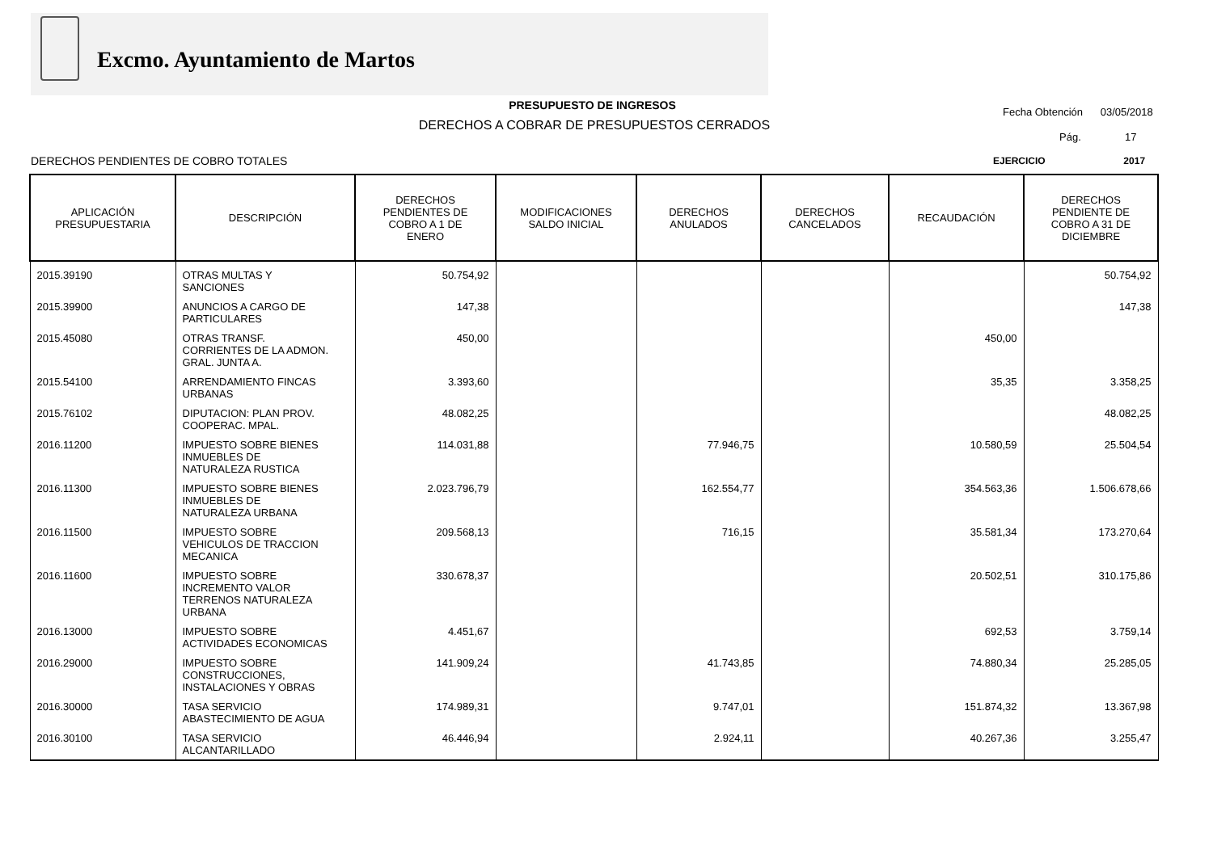Excmo. Ayuntamiento de Martos
PRESUPUESTO DE INGRESOS
DERECHOS A COBRAR DE PRESUPUESTOS CERRADOS
Fecha Obtención 03/05/2018
Pág. 17
DERECHOS PENDIENTES DE COBRO TOTALES
EJERCICIO 2017
| APLICACIÓN PRESUPUESTARIA | DESCRIPCIÓN | DERECHOS PENDIENTES DE COBRO A 1 DE ENERO | MODIFICACIONES SALDO INICIAL | DERECHOS ANULADOS | DERECHOS CANCELADOS | RECAUDACIÓN | DERECHOS PENDIENTE DE COBRO A 31 DE DICIEMBRE |
| --- | --- | --- | --- | --- | --- | --- | --- |
| 2015.39190 | OTRAS MULTAS Y SANCIONES | 50.754,92 | | | | | 50.754,92 |
| 2015.39900 | ANUNCIOS A CARGO DE PARTICULARES | 147,38 | | | | | 147,38 |
| 2015.45080 | OTRAS TRANSF. CORRIENTES DE LA ADMON. GRAL. JUNTA A. | 450,00 | | | | 450,00 | |
| 2015.54100 | ARRENDAMIENTO FINCAS URBANAS | 3.393,60 | | | | 35,35 | 3.358,25 |
| 2015.76102 | DIPUTACION: PLAN PROV. COOPERAC. MPAL. | 48.082,25 | | | | | 48.082,25 |
| 2016.11200 | IMPUESTO SOBRE BIENES INMUEBLES DE NATURALEZA RUSTICA | 114.031,88 | | 77.946,75 | | 10.580,59 | 25.504,54 |
| 2016.11300 | IMPUESTO SOBRE BIENES INMUEBLES DE NATURALEZA URBANA | 2.023.796,79 | | 162.554,77 | | 354.563,36 | 1.506.678,66 |
| 2016.11500 | IMPUESTO SOBRE VEHICULOS DE TRACCION MECANICA | 209.568,13 | | 716,15 | | 35.581,34 | 173.270,64 |
| 2016.11600 | IMPUESTO SOBRE INCREMENTO VALOR TERRENOS NATURALEZA URBANA | 330.678,37 | | | | 20.502,51 | 310.175,86 |
| 2016.13000 | IMPUESTO SOBRE ACTIVIDADES ECONOMICAS | 4.451,67 | | | | 692,53 | 3.759,14 |
| 2016.29000 | IMPUESTO SOBRE CONSTRUCCIONES, INSTALACIONES Y OBRAS | 141.909,24 | | 41.743,85 | | 74.880,34 | 25.285,05 |
| 2016.30000 | TASA SERVICIO ABASTECIMIENTO DE AGUA | 174.989,31 | | 9.747,01 | | 151.874,32 | 13.367,98 |
| 2016.30100 | TASA SERVICIO ALCANTARILLADO | 46.446,94 | | 2.924,11 | | 40.267,36 | 3.255,47 |